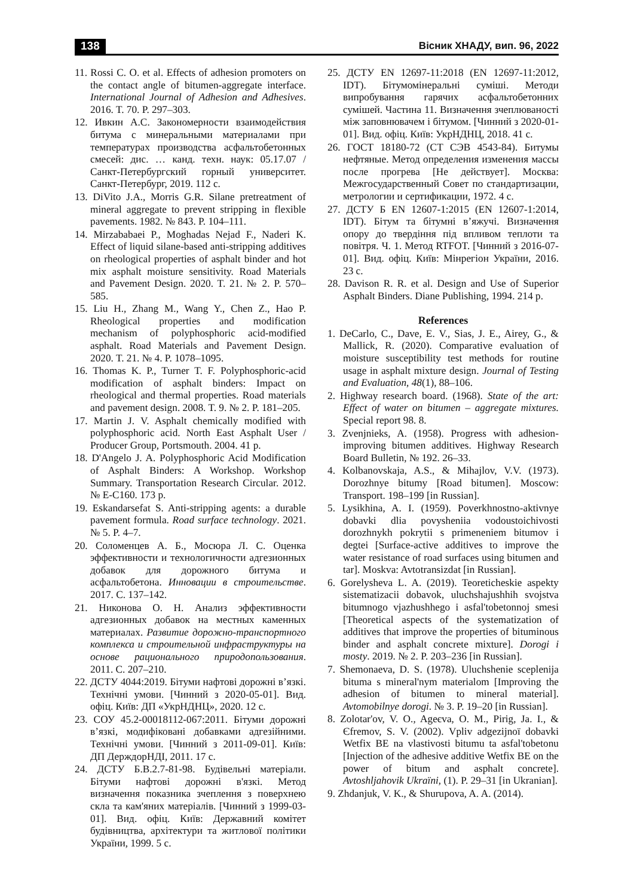138 Вісник ХНАДУ, вип. 96, 2022
11. Rossi C. O. et al. Effects of adhesion promoters on the contact angle of bitumen-aggregate interface. International Journal of Adhesion and Adhesives. 2016. T. 70. P. 297–303.
12. Ивкин А.С. Закономерности взаимодействия битума с минеральными материалами при температурах производства асфальтобетонных смесей: дис. … канд. техн. наук: 05.17.07 / Санкт-Петербургский горный университет. Санкт-Петербург, 2019. 112 с.
13. DiVito J.A., Morris G.R. Silane pretreatment of mineral aggregate to prevent stripping in flexible pavements. 1982. № 843. P. 104–111.
14. Mirzababaei P., Moghadas Nejad F., Naderi K. Effect of liquid silane-based anti-stripping additives on rheological properties of asphalt binder and hot mix asphalt moisture sensitivity. Road Materials and Pavement Design. 2020. T. 21. № 2. P. 570–585.
15. Liu H., Zhang M., Wang Y., Chen Z., Hao P. Rheological properties and modification mechanism of polyphosphoric acid-modified asphalt. Road Materials and Pavement Design. 2020. T. 21. № 4. P. 1078–1095.
16. Thomas K. P., Turner T. F. Polyphosphoric-acid modification of asphalt binders: Impact on rheological and thermal properties. Road materials and pavement design. 2008. T. 9. № 2. P. 181–205.
17. Martin J. V. Asphalt chemically modified with polyphosphoric acid. North East Asphalt User / Producer Group, Portsmouth. 2004. 41 p.
18. D'Angelo J. A. Polyphosphoric Acid Modification of Asphalt Binders: A Workshop. Workshop Summary. Transportation Research Circular. 2012. № E-C160. 173 p.
19. Eskandarsefat S. Anti-stripping agents: a durable pavement formula. Road surface technology. 2021. № 5. P. 4–7.
20. Соломенцев А. Б., Мосюра Л. С. Оценка эффективности и технологичности адгезионных добавок для дорожного битума и асфальтобетона. Инновации в строительстве. 2017. С. 137–142.
21. Никонова О. Н. Анализ эффективности адгезионных добавок на местных каменных материалах. Развитие дорожно-транспортного комплекса и строительной инфраструктуры на основе рационального природопользования. 2011. С. 207–210.
22. ДСТУ 4044:2019. Бітуми нафтові дорожні в’язкі. Технічні умови. [Чинний з 2020-05-01]. Вид. офіц. Київ: ДП «УкрНДНЦ», 2020. 12 с.
23. СОУ 45.2-00018112-067:2011. Бітуми дорожні в’язкі, модифіковані добавками адгезійними. Технічні умови. [Чинний з 2011-09-01]. Київ: ДП ДерждорНДІ, 2011. 17 с.
24. ДСТУ Б.В.2.7-81-98. Будівельні матеріали. Бітуми нафтові дорожні в'язкі. Метод визначення показника зчеплення з поверхнею скла та кам'яних матеріалів. [Чинний з 1999-03-01]. Вид. офіц. Київ: Державний комітет будівництва, архітектури та житлової політики України, 1999. 5 с.
25. ДСТУ EN 12697-11:2018 (EN 12697-11:2012, IDT). Бітумомінеральні суміші. Методи випробування гарячих асфальтобетонних сумішей. Частина 11. Визначення зчеплюваності між заповнювачем і бітумом. [Чинний з 2020-01-01]. Вид. офіц. Київ: УкрНДНЦ, 2018. 41 с.
26. ГОСТ 18180-72 (СТ СЭВ 4543-84). Битумы нефтяные. Метод определения изменения массы после прогрева [Не действует]. Москва: Межгосударственный Совет по стандартизации, метрологии и сертификации, 1972. 4 с.
27. ДСТУ Б EN 12607-1:2015 (EN 12607-1:2014, IDT). Бітум та бітумні в’яжучі. Визначення опору до твердіння під впливом теплоти та повітря. Ч. 1. Метод RTFOT. [Чинний з 2016-07-01]. Вид. офіц. Київ: Мінрегіон України, 2016. 23 с.
28. Davison R. R. et al. Design and Use of Superior Asphalt Binders. Diane Publishing, 1994. 214 p.
References
1. DeCarlo, C., Dave, E. V., Sias, J. E., Airey, G., & Mallick, R. (2020). Comparative evaluation of moisture susceptibility test methods for routine usage in asphalt mixture design. Journal of Testing and Evaluation, 48(1), 88–106.
2. Highway research board. (1968). State of the art: Effect of water on bitumen – aggregate mixtures. Special report 98. 8.
3. Zvenjnieks, A. (1958). Progress with adhesion-improving bitumen additives. Highway Research Board Bulletin, № 192. 26–33.
4. Kolbanovskaja, A.S., & Mihajlov, V.V. (1973). Dorozhnye bitumy [Road bitumen]. Moscow: Transport. 198–199 [in Russian].
5. Lysikhina, A. I. (1959). Poverkhnostno-aktivnye dobavki dlia povysheniia vodoustoichivosti dorozhnykh pokrytii s primeneniem bitumov i degtei [Surface-active additives to improve the water resistance of road surfaces using bitumen and tar]. Moskva: Avtotransizdat [in Russian].
6. Gorelysheva L. A. (2019). Teoreticheskie aspekty sistematizacii dobavok, uluchshajushhih svojstva bitumnogo vjazhushhego i asfal'tobetonnoj smesi [Theoretical aspects of the systematization of additives that improve the properties of bituminous binder and asphalt concrete mixture]. Dorogi i mosty. 2019. № 2. P. 203–236 [in Russian].
7. Shemonaeva, D. S. (1978). Uluchshenie sceplenija bituma s mineral'nym materialom [Improving the adhesion of bitumen to mineral material]. Avtomobilnye dorogi. № 3. P. 19–20 [in Russian].
8. Zolotar'ov, V. O., Ageєva, O. M., Pirig, Ja. I., & Єfremov, S. V. (2002). Vpliv adgezijnoї dobavki Wetfix BE na vlastivosti bitumu ta asfal'tobetonu [Injection of the adhesive additive Wetfix BE on the power of bitum and asphalt concrete]. Avtoshljahovik Ukraïni, (1). P. 29–31 [in Ukranian].
9. Zhdanjuk, V. K., & Shurupova, A. A. (2014).